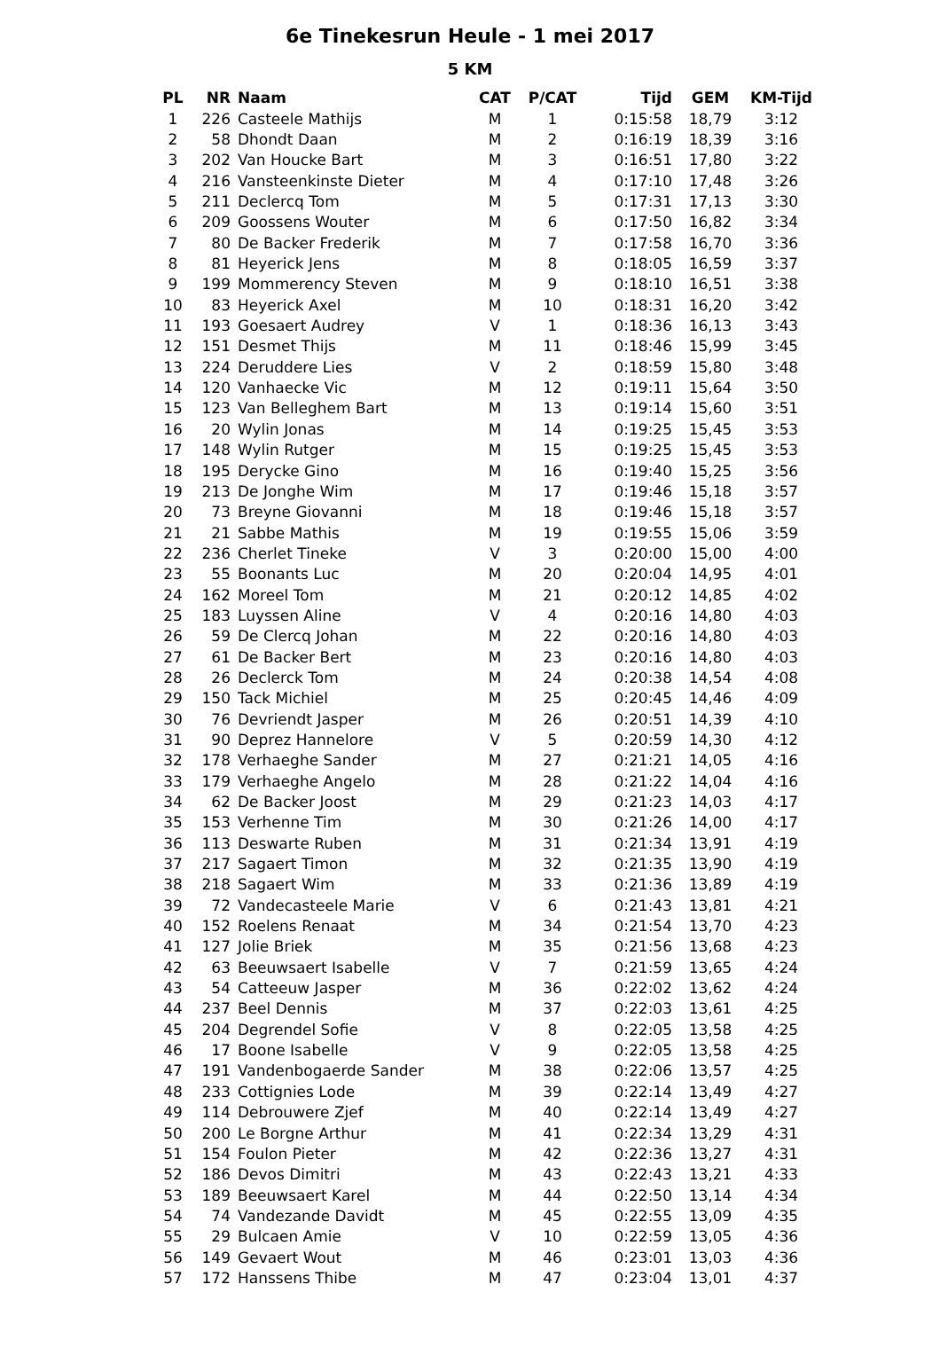6e Tinekesrun Heule - 1 mei 2017
5 KM
| PL | NR | Naam | CAT | P/CAT | Tijd | GEM | KM-Tijd |
| --- | --- | --- | --- | --- | --- | --- | --- |
| 1 | 226 | Casteele Mathijs | M | 1 | 0:15:58 | 18,79 | 3:12 |
| 2 | 58 | Dhondt Daan | M | 2 | 0:16:19 | 18,39 | 3:16 |
| 3 | 202 | Van Houcke Bart | M | 3 | 0:16:51 | 17,80 | 3:22 |
| 4 | 216 | Vansteenkinste Dieter | M | 4 | 0:17:10 | 17,48 | 3:26 |
| 5 | 211 | Declercq Tom | M | 5 | 0:17:31 | 17,13 | 3:30 |
| 6 | 209 | Goossens Wouter | M | 6 | 0:17:50 | 16,82 | 3:34 |
| 7 | 80 | De Backer Frederik | M | 7 | 0:17:58 | 16,70 | 3:36 |
| 8 | 81 | Heyerick Jens | M | 8 | 0:18:05 | 16,59 | 3:37 |
| 9 | 199 | Mommerency Steven | M | 9 | 0:18:10 | 16,51 | 3:38 |
| 10 | 83 | Heyerick Axel | M | 10 | 0:18:31 | 16,20 | 3:42 |
| 11 | 193 | Goesaert Audrey | V | 1 | 0:18:36 | 16,13 | 3:43 |
| 12 | 151 | Desmet Thijs | M | 11 | 0:18:46 | 15,99 | 3:45 |
| 13 | 224 | Deruddere Lies | V | 2 | 0:18:59 | 15,80 | 3:48 |
| 14 | 120 | Vanhaecke Vic | M | 12 | 0:19:11 | 15,64 | 3:50 |
| 15 | 123 | Van Belleghem Bart | M | 13 | 0:19:14 | 15,60 | 3:51 |
| 16 | 20 | Wylin Jonas | M | 14 | 0:19:25 | 15,45 | 3:53 |
| 17 | 148 | Wylin Rutger | M | 15 | 0:19:25 | 15,45 | 3:53 |
| 18 | 195 | Derycke Gino | M | 16 | 0:19:40 | 15,25 | 3:56 |
| 19 | 213 | De Jonghe Wim | M | 17 | 0:19:46 | 15,18 | 3:57 |
| 20 | 73 | Breyne Giovanni | M | 18 | 0:19:46 | 15,18 | 3:57 |
| 21 | 21 | Sabbe Mathis | M | 19 | 0:19:55 | 15,06 | 3:59 |
| 22 | 236 | Cherlet Tineke | V | 3 | 0:20:00 | 15,00 | 4:00 |
| 23 | 55 | Boonants Luc | M | 20 | 0:20:04 | 14,95 | 4:01 |
| 24 | 162 | Moreel Tom | M | 21 | 0:20:12 | 14,85 | 4:02 |
| 25 | 183 | Luyssen Aline | V | 4 | 0:20:16 | 14,80 | 4:03 |
| 26 | 59 | De Clercq Johan | M | 22 | 0:20:16 | 14,80 | 4:03 |
| 27 | 61 | De Backer Bert | M | 23 | 0:20:16 | 14,80 | 4:03 |
| 28 | 26 | Declerck Tom | M | 24 | 0:20:38 | 14,54 | 4:08 |
| 29 | 150 | Tack Michiel | M | 25 | 0:20:45 | 14,46 | 4:09 |
| 30 | 76 | Devriendt Jasper | M | 26 | 0:20:51 | 14,39 | 4:10 |
| 31 | 90 | Deprez Hannelore | V | 5 | 0:20:59 | 14,30 | 4:12 |
| 32 | 178 | Verhaeghe Sander | M | 27 | 0:21:21 | 14,05 | 4:16 |
| 33 | 179 | Verhaeghe Angelo | M | 28 | 0:21:22 | 14,04 | 4:16 |
| 34 | 62 | De Backer Joost | M | 29 | 0:21:23 | 14,03 | 4:17 |
| 35 | 153 | Verhenne Tim | M | 30 | 0:21:26 | 14,00 | 4:17 |
| 36 | 113 | Deswarte Ruben | M | 31 | 0:21:34 | 13,91 | 4:19 |
| 37 | 217 | Sagaert Timon | M | 32 | 0:21:35 | 13,90 | 4:19 |
| 38 | 218 | Sagaert Wim | M | 33 | 0:21:36 | 13,89 | 4:19 |
| 39 | 72 | Vandecasteele Marie | V | 6 | 0:21:43 | 13,81 | 4:21 |
| 40 | 152 | Roelens Renaat | M | 34 | 0:21:54 | 13,70 | 4:23 |
| 41 | 127 | Jolie Briek | M | 35 | 0:21:56 | 13,68 | 4:23 |
| 42 | 63 | Beeuwsaert Isabelle | V | 7 | 0:21:59 | 13,65 | 4:24 |
| 43 | 54 | Catteeuw Jasper | M | 36 | 0:22:02 | 13,62 | 4:24 |
| 44 | 237 | Beel Dennis | M | 37 | 0:22:03 | 13,61 | 4:25 |
| 45 | 204 | Degrendel Sofie | V | 8 | 0:22:05 | 13,58 | 4:25 |
| 46 | 17 | Boone Isabelle | V | 9 | 0:22:05 | 13,58 | 4:25 |
| 47 | 191 | Vandenbogaerde Sander | M | 38 | 0:22:06 | 13,57 | 4:25 |
| 48 | 233 | Cottignies Lode | M | 39 | 0:22:14 | 13,49 | 4:27 |
| 49 | 114 | Debrouwere Zjef | M | 40 | 0:22:14 | 13,49 | 4:27 |
| 50 | 200 | Le Borgne Arthur | M | 41 | 0:22:34 | 13,29 | 4:31 |
| 51 | 154 | Foulon Pieter | M | 42 | 0:22:36 | 13,27 | 4:31 |
| 52 | 186 | Devos Dimitri | M | 43 | 0:22:43 | 13,21 | 4:33 |
| 53 | 189 | Beeuwsaert Karel | M | 44 | 0:22:50 | 13,14 | 4:34 |
| 54 | 74 | Vandezande Davidt | M | 45 | 0:22:55 | 13,09 | 4:35 |
| 55 | 29 | Bulcaen Amie | V | 10 | 0:22:59 | 13,05 | 4:36 |
| 56 | 149 | Gevaert Wout | M | 46 | 0:23:01 | 13,03 | 4:36 |
| 57 | 172 | Hanssens Thibe | M | 47 | 0:23:04 | 13,01 | 4:37 |